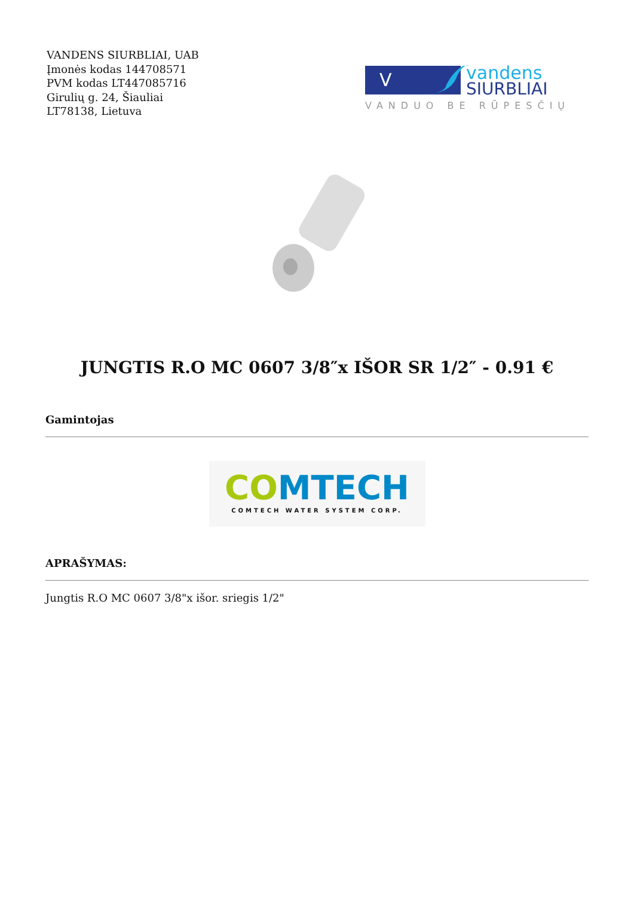VANDENS SIURBLIAI, UAB
Įmonės kodas 144708571
PVM kodas LT447085716
Girulių g. 24, Šiauliai
LT78138, Lietuva
V
vandens
SIURBLIAI
VANDUO BE RŪPESČIŲ
JUNGTIS R.O MC 0607 3/8″x IŠOR SR 1/2″ - 0.91 €
Gamintojas
CO MTECH
COMTECH WATER SYSTEM CORP.
APRAŠYMAS:
Jungtis R.O MC 0607 3/8"x išor. sriegis 1/2"